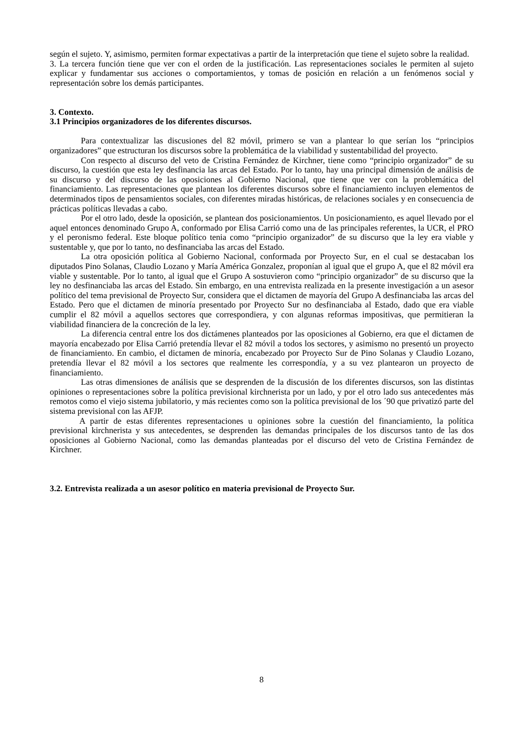según el sujeto. Y, asimismo, permiten formar expectativas a partir de la interpretación que tiene el sujeto sobre la realidad.
3. La tercera función tiene que ver con el orden de la justificación. Las representaciones sociales le permiten al sujeto explicar y fundamentar sus acciones o comportamientos, y tomas de posición en relación a un fenómenos social y representación sobre los demás participantes.
3. Contexto.
3.1 Principios organizadores de los diferentes discursos.
Para contextualizar las discusiones del 82 móvil, primero se van a plantear lo que serían los “principios organizadores” que estructuran los discursos sobre la problemática de la viabilidad y sustentabilidad del proyecto.
Con respecto al discurso del veto de Cristina Fernández de Kirchner, tiene como “principio organizador” de su discurso, la cuestión que esta ley desfinancia las arcas del Estado. Por lo tanto, hay una principal dimensión de análisis de su discurso y del discurso de las oposiciones al Gobierno Nacional, que tiene que ver con la problemática del financiamiento. Las representaciones que plantean los diferentes discursos sobre el financiamiento incluyen elementos de determinados tipos de pensamientos sociales, con diferentes miradas históricas, de relaciones sociales y en consecuencia de prácticas políticas llevadas a cabo.
Por el otro lado, desde la oposición, se plantean dos posicionamientos. Un posicionamiento, es aquel llevado por el aquel entonces denominado Grupo A, conformado por Elisa Carrió como una de las principales referentes, la UCR, el PRO y el peronismo federal. Este bloque político tenia como “principio organizador” de su discurso que la ley era viable y sustentable y, que por lo tanto, no desfinanciaba las arcas del Estado.
La otra oposición política al Gobierno Nacional, conformada por Proyecto Sur, en el cual se destacaban los diputados Pino Solanas, Claudio Lozano y María América Gonzalez, proponían al igual que el grupo A, que el 82 móvil era viable y sustentable. Por lo tanto, al igual que el Grupo A sostuvieron como “principio organizador” de su discurso que la ley no desfinanciaba las arcas del Estado. Sin embargo, en una entrevista realizada en la presente investigación a un asesor político del tema previsional de Proyecto Sur, considera que el dictamen de mayoría del Grupo A desfinanciaba las arcas del Estado. Pero que el dictamen de minoría presentado por Proyecto Sur no desfinanciaba al Estado, dado que era viable cumplir el 82 móvil a aquellos sectores que correspondiera, y con algunas reformas impositivas, que permitieran la viabilidad financiera de la concreción de la ley.
La diferencia central entre los dos dictámenes planteados por las oposiciones al Gobierno, era que el dictamen de mayoría encabezado por Elisa Carrió pretendía llevar el 82 móvil a todos los sectores, y asimismo no presentó un proyecto de financiamiento. En cambio, el dictamen de minoría, encabezado por Proyecto Sur de Pino Solanas y Claudio Lozano, pretendía llevar el 82 móvil a los sectores que realmente les correspondía, y a su vez plantearon un proyecto de financiamiento.
Las otras dimensiones de análisis que se desprenden de la discusión de los diferentes discursos, son las distintas opiniones o representaciones sobre la política previsional kirchnerista por un lado, y por el otro lado sus antecedentes más remotos como el viejo sistema jubilatorio, y más recientes como son la política previsional de los ´90 que privatizó parte del sistema previsional con las AFJP.
A partir de estas diferentes representaciones u opiniones sobre la cuestión del financiamiento, la política previsional kirchnerista y sus antecedentes, se desprenden las demandas principales de los discursos tanto de las dos oposiciones al Gobierno Nacional, como las demandas planteadas por el discurso del veto de Cristina Fernández de Kirchner.
3.2. Entrevista realizada a un asesor político en materia previsional de Proyecto Sur.
8